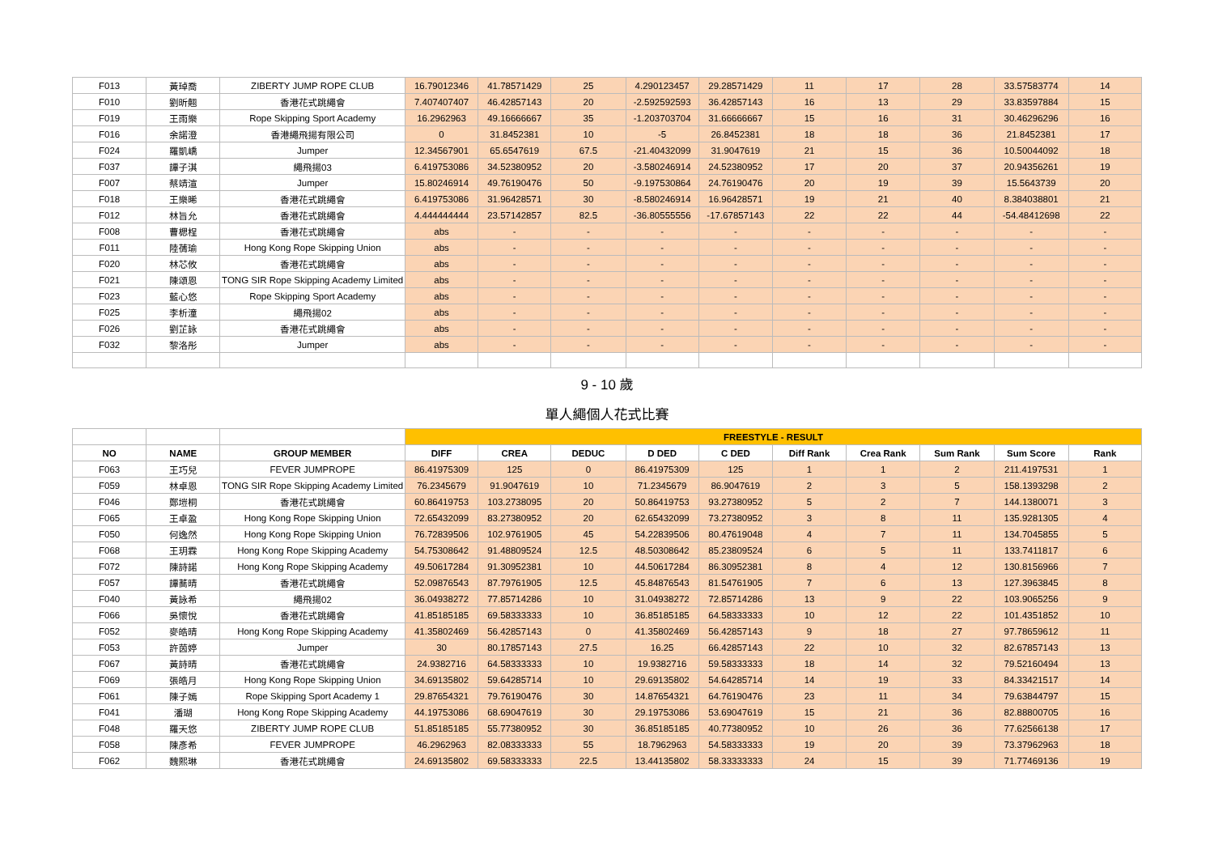| F013 | 黃琸喬 | ZIBERTY JUMP ROPE CLUB | 16.79012346 | 41.78571429 | 25 | 4.290123457 | 29.28571429 | 11 | 17 | 28 | 33.57583774 | 14 |
| F010 | 劉昕翹 | 香港花式跳繩會 | 7.407407407 | 46.42857143 | 20 | -2.592592593 | 36.42857143 | 16 | 13 | 29 | 33.83597884 | 15 |
| F019 | 王雨樂 | Rope Skipping Sport Academy | 16.2962963 | 49.16666667 | 35 | -1.203703704 | 31.66666667 | 15 | 16 | 31 | 30.46296296 | 16 |
| F016 | 余諾澄 | 香港繩飛揚有限公司 | 0 | 31.8452381 | 10 | -5 | 26.8452381 | 18 | 18 | 36 | 21.8452381 | 17 |
| F024 | 羅凱嶠 | Jumper | 12.34567901 | 65.6547619 | 67.5 | -21.40432099 | 31.9047619 | 21 | 15 | 36 | 10.50044092 | 18 |
| F037 | 譚子淇 | 繩飛揚03 | 6.419753086 | 34.52380952 | 20 | -3.580246914 | 24.52380952 | 17 | 20 | 37 | 20.94356261 | 19 |
| F007 | 蔡靖渲 | Jumper | 15.80246914 | 49.76190476 | 50 | -9.197530864 | 24.76190476 | 20 | 19 | 39 | 15.5643739 | 20 |
| F018 | 王樂晞 | 香港花式跳繩會 | 6.419753086 | 31.96428571 | 30 | -8.580246914 | 16.96428571 | 19 | 21 | 40 | 8.384038801 | 21 |
| F012 | 林旨允 | 香港花式跳繩會 | 4.444444444 | 23.57142857 | 82.5 | -36.80555556 | -17.67857143 | 22 | 22 | 44 | -54.48412698 | 22 |
| F008 | 曹楒桯 | 香港花式跳繩會 | abs | - | - | - | - | - | - | - | - | - |
| F011 | 陸蒨瑜 | Hong Kong Rope Skipping Union | abs | - | - | - | - | - | - | - | - | - |
| F020 | 林芯攸 | 香港花式跳繩會 | abs | - | - | - | - | - | - | - | - | - |
| F021 | 陳頌恩 | TONG SIR Rope Skipping Academy Limited | abs | - | - | - | - | - | - | - | - | - |
| F023 | 藍心悠 | Rope Skipping Sport Academy | abs | - | - | - | - | - | - | - | - | - |
| F025 | 李析潼 | 繩飛揚02 | abs | - | - | - | - | - | - | - | - | - |
| F026 | 劉芷詠 | 香港花式跳繩會 | abs | - | - | - | - | - | - | - | - | - |
| F032 | 黎洛彤 | Jumper | abs | - | - | - | - | - | - | - | - | - |
| 9 - 10 歲 | | | | | | | | | | | | |
| 單人繩個人花式比賽 | | | | | | | | | | | | |
| | | | FREESTYLE - RESULT | | | | | | | | | |
| NO | NAME | GROUP MEMBER | DIFF | CREA | DEDUC | D DED | C DED | Diff Rank | Crea Rank | Sum Rank | Sum Score | Rank |
| F063 | 王巧兒 | FEVER JUMPROPE | 86.41975309 | 125 | 0 | 86.41975309 | 125 | 1 | 1 | 2 | 211.4197531 | 1 |
| F059 | 林卓恩 | TONG SIR Rope Skipping Academy Limited | 76.2345679 | 91.9047619 | 10 | 71.2345679 | 86.9047619 | 2 | 3 | 5 | 158.1393298 | 2 |
| F046 | 鄭塏桐 | 香港花式跳繩會 | 60.86419753 | 103.2738095 | 20 | 50.86419753 | 93.27380952 | 5 | 2 | 7 | 144.1380071 | 3 |
| F065 | 王卓盈 | Hong Kong Rope Skipping Union | 72.65432099 | 83.27380952 | 20 | 62.65432099 | 73.27380952 | 3 | 8 | 11 | 135.9281305 | 4 |
| F050 | 何逸然 | Hong Kong Rope Skipping Union | 76.72839506 | 102.9761905 | 45 | 54.22839506 | 80.47619048 | 4 | 7 | 11 | 134.7045855 | 5 |
| F068 | 王玥霖 | Hong Kong Rope Skipping Academy | 54.75308642 | 91.48809524 | 12.5 | 48.50308642 | 85.23809524 | 6 | 5 | 11 | 133.7411817 | 6 |
| F072 | 陳詩諾 | Hong Kong Rope Skipping Academy | 49.50617284 | 91.30952381 | 10 | 44.50617284 | 86.30952381 | 8 | 4 | 12 | 130.8156966 | 7 |
| F057 | 譚蕎晴 | 香港花式跳繩會 | 52.09876543 | 87.79761905 | 12.5 | 45.84876543 | 81.54761905 | 7 | 6 | 13 | 127.3963845 | 8 |
| F040 | 黃詠希 | 繩飛揚02 | 36.04938272 | 77.85714286 | 10 | 31.04938272 | 72.85714286 | 13 | 9 | 22 | 103.9065256 | 9 |
| F066 | 吳懷悅 | 香港花式跳繩會 | 41.85185185 | 69.58333333 | 10 | 36.85185185 | 64.58333333 | 10 | 12 | 22 | 101.4351852 | 10 |
| F052 | 麥皓晴 | Hong Kong Rope Skipping Academy | 41.35802469 | 56.42857143 | 0 | 41.35802469 | 56.42857143 | 9 | 18 | 27 | 97.78659612 | 11 |
| F053 | 許茵婷 | Jumper | 30 | 80.17857143 | 27.5 | 16.25 | 66.42857143 | 22 | 10 | 32 | 82.67857143 | 13 |
| F067 | 黃詩晴 | 香港花式跳繩會 | 24.9382716 | 64.58333333 | 10 | 19.9382716 | 59.58333333 | 18 | 14 | 32 | 79.52160494 | 13 |
| F069 | 張皓月 | Hong Kong Rope Skipping Union | 34.69135802 | 59.64285714 | 10 | 29.69135802 | 54.64285714 | 14 | 19 | 33 | 84.33421517 | 14 |
| F061 | 陳子嫣 | Rope Skipping Sport Academy 1 | 29.87654321 | 79.76190476 | 30 | 14.87654321 | 64.76190476 | 23 | 11 | 34 | 79.63844797 | 15 |
| F041 | 潘瑚 | Hong Kong Rope Skipping Academy | 44.19753086 | 68.69047619 | 30 | 29.19753086 | 53.69047619 | 15 | 21 | 36 | 82.88800705 | 16 |
| F048 | 羅天悠 | ZIBERTY JUMP ROPE CLUB | 51.85185185 | 55.77380952 | 30 | 36.85185185 | 40.77380952 | 10 | 26 | 36 | 77.62566138 | 17 |
| F058 | 陳彥希 | FEVER JUMPROPE | 46.2962963 | 82.08333333 | 55 | 18.7962963 | 54.58333333 | 19 | 20 | 39 | 73.37962963 | 18 |
| F062 | 魏熙琳 | 香港花式跳繩會 | 24.69135802 | 69.58333333 | 22.5 | 13.44135802 | 58.33333333 | 24 | 15 | 39 | 71.77469136 | 19 |